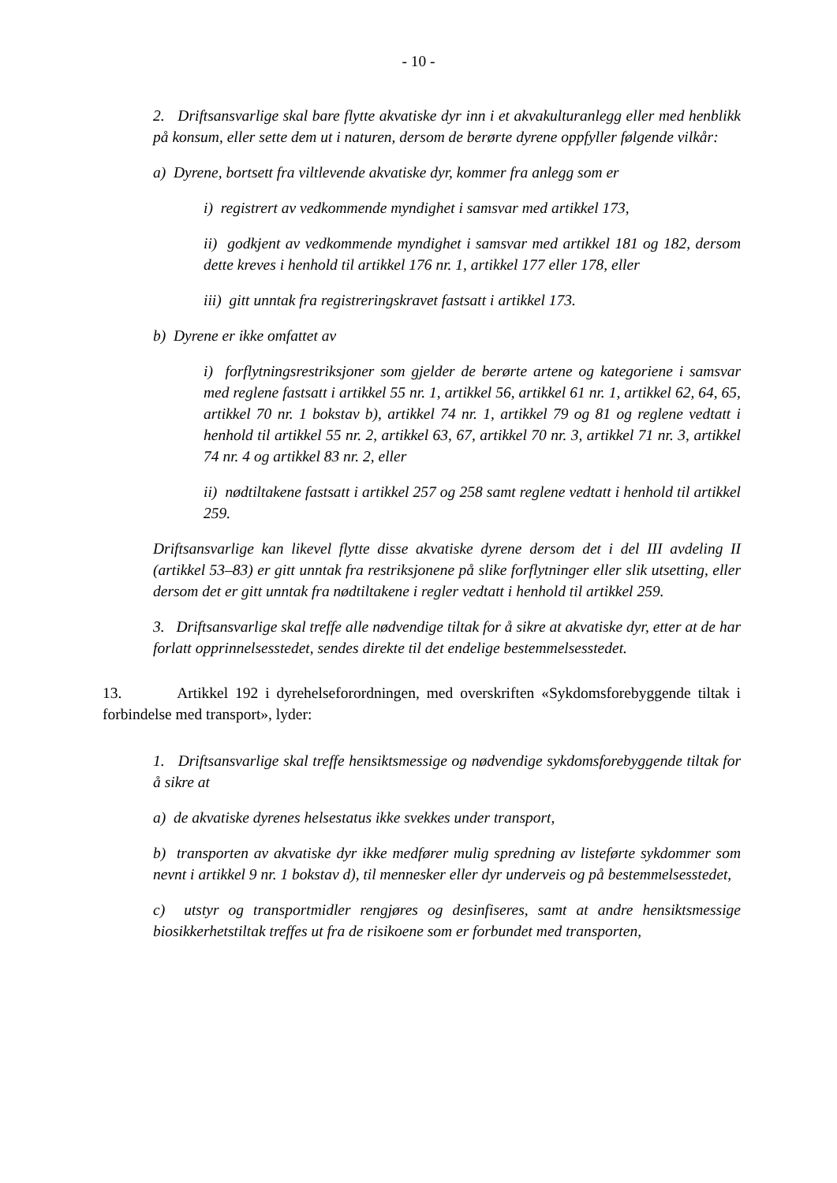- 10 -
2. Driftsansvarlige skal bare flytte akvatiske dyr inn i et akvakulturanlegg eller med henblikk på konsum, eller sette dem ut i naturen, dersom de berørte dyrene oppfyller følgende vilkår:
a) Dyrene, bortsett fra viltlevende akvatiske dyr, kommer fra anlegg som er
i) registrert av vedkommende myndighet i samsvar med artikkel 173,
ii) godkjent av vedkommende myndighet i samsvar med artikkel 181 og 182, dersom dette kreves i henhold til artikkel 176 nr. 1, artikkel 177 eller 178, eller
iii) gitt unntak fra registreringskravet fastsatt i artikkel 173.
b) Dyrene er ikke omfattet av
i) forflytningsrestriksjoner som gjelder de berørte artene og kategoriene i samsvar med reglene fastsatt i artikkel 55 nr. 1, artikkel 56, artikkel 61 nr. 1, artikkel 62, 64, 65, artikkel 70 nr. 1 bokstav b), artikkel 74 nr. 1, artikkel 79 og 81 og reglene vedtatt i henhold til artikkel 55 nr. 2, artikkel 63, 67, artikkel 70 nr. 3, artikkel 71 nr. 3, artikkel 74 nr. 4 og artikkel 83 nr. 2, eller
ii) nødtiltakene fastsatt i artikkel 257 og 258 samt reglene vedtatt i henhold til artikkel 259.
Driftsansvarlige kan likevel flytte disse akvatiske dyrene dersom det i del III avdeling II (artikkel 53–83) er gitt unntak fra restriksjonene på slike forflytninger eller slik utsetting, eller dersom det er gitt unntak fra nødtiltakene i regler vedtatt i henhold til artikkel 259.
3. Driftsansvarlige skal treffe alle nødvendige tiltak for å sikre at akvatiske dyr, etter at de har forlatt opprinnelsesstedet, sendes direkte til det endelige bestemmelsesstedet.
13. Artikkel 192 i dyrehelseforordningen, med overskriften «Sykdomsforebyggende tiltak i forbindelse med transport», lyder:
1. Driftsansvarlige skal treffe hensiktsmessige og nødvendige sykdomsforebyggende tiltak for å sikre at
a) de akvatiske dyrenes helsestatus ikke svekkes under transport,
b) transporten av akvatiske dyr ikke medfører mulig spredning av listeførte sykdommer som nevnt i artikkel 9 nr. 1 bokstav d), til mennesker eller dyr underveis og på bestemmelsesstedet,
c) utstyr og transportmidler rengjøres og desinfiseres, samt at andre hensiktsmessige biosikkerhetstiltak treffes ut fra de risikoene som er forbundet med transporten,